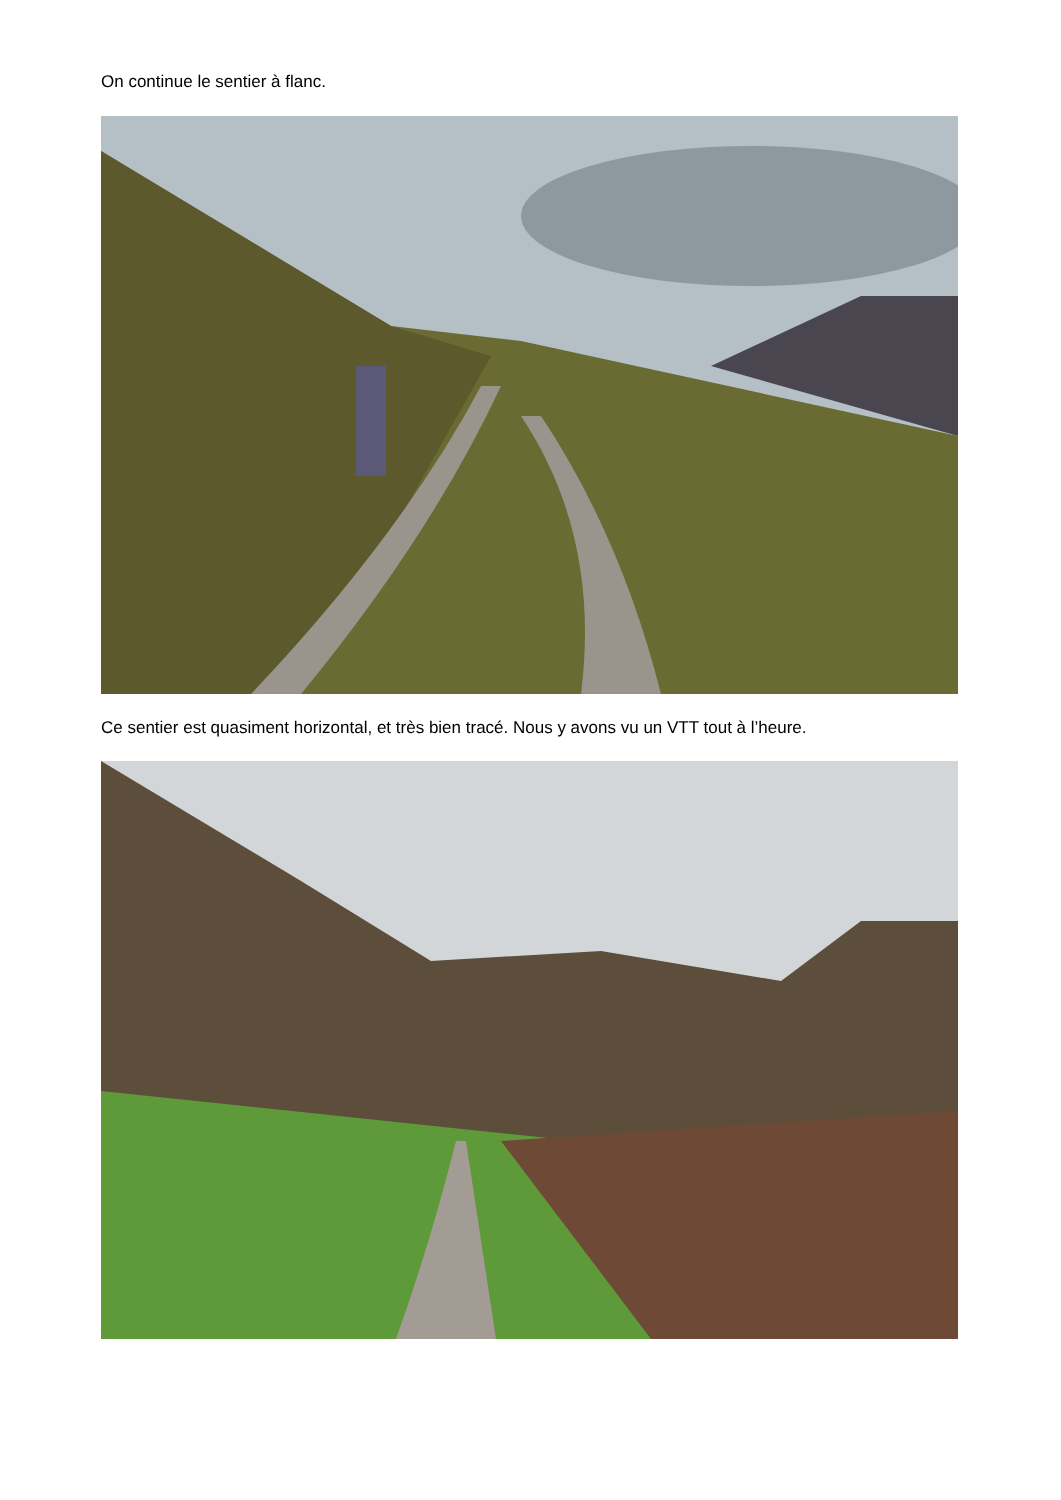On continue le sentier à flanc.
Ce sentier est quasiment horizontal, et très bien tracé. Nous y avons vu un VTT tout à l’heure.